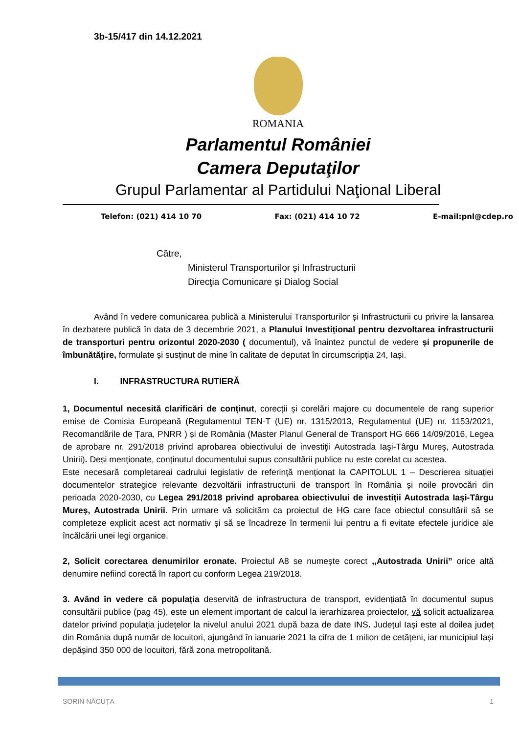3b-15/417 din 14.12.2021
ROMANIA
Parlamentul României
Camera Deputaţilor
Grupul Parlamentar al Partidului Naţional Liberal
Telefon: (021) 414 10 70 Fax: (021) 414 10 72 E-mail:pnl@cdep.ro
Către,
Ministerul Transporturilor și Infrastructurii
Direcţia Comunicare și Dialog Social
Având în vedere comunicarea publică a Ministerului Transporturilor și Infrastructurii cu privire la lansarea în dezbatere publică în data de 3 decembrie 2021, a Planului Investițional pentru dezvoltarea infrastructurii de transporturi pentru orizontul 2020-2030 ( documentul), vă înaintez punctul de vedere și propunerile de îmbunătățire, formulate și susținut de mine în calitate de deputat în circumscripția 24, Iași.
I. INFRASTRUCTURA RUTIERĂ
1, Documentul necesită clarificări de conținut, corecții și corelări majore cu documentele de rang superior emise de Comisia Europeană (Regulamentul TEN-T (UE) nr. 1315/2013, Regulamentul (UE) nr. 1153/2021, Recomandările de Țara, PNRR ) și de România (Master Planul General de Transport HG 666 14/09/2016, Legea de aprobare nr. 291/2018 privind aprobarea obiectivului de investiţii Autostrada Iaşi-Târgu Mureş, Autostrada Unirii). Deși menționate, conținutul documentului supus consultării publice nu este corelat cu acestea.
Este necesară completareai cadrului legislativ de referință menționat la CAPITOLUL 1 – Descrierea situației documentelor strategice relevante dezvoltării infrastructurii de transport în România și noile provocări din perioada 2020-2030, cu Legea 291/2018 privind aprobarea obiectivului de investiții Autostrada Iași-Târgu Mureș, Autostrada Unirii. Prin urmare vă solicităm ca proiectul de HG care face obiectul consultării să se completeze explicit acest act normativ și să se încadreze în termenii lui pentru a fi evitate efectele juridice ale încălcării unei legi organice.
2, Solicit corectarea denumirilor eronate. Proiectul A8 se numește corect ,,Autostrada Unirii” orice altă denumire nefiind corectă în raport cu conform Legea 219/2018.
3. Având în vedere că populația deservită de infrastructura de transport, evidențiată în documentul supus consultării publice (pag 45), este un element important de calcul la ierarhizarea proiectelor, vă solicit actualizarea datelor privind populația județelor la nivelul anului 2021 după baza de date INS. Județul Iași este al doilea județ din România după număr de locuitori, ajungând în ianuarie 2021 la cifra de 1 milion de cetățeni, iar municipiul Iași depășind 350 000 de locuitori, fără zona metropolitană.
SORIN NĂCUȚA 1